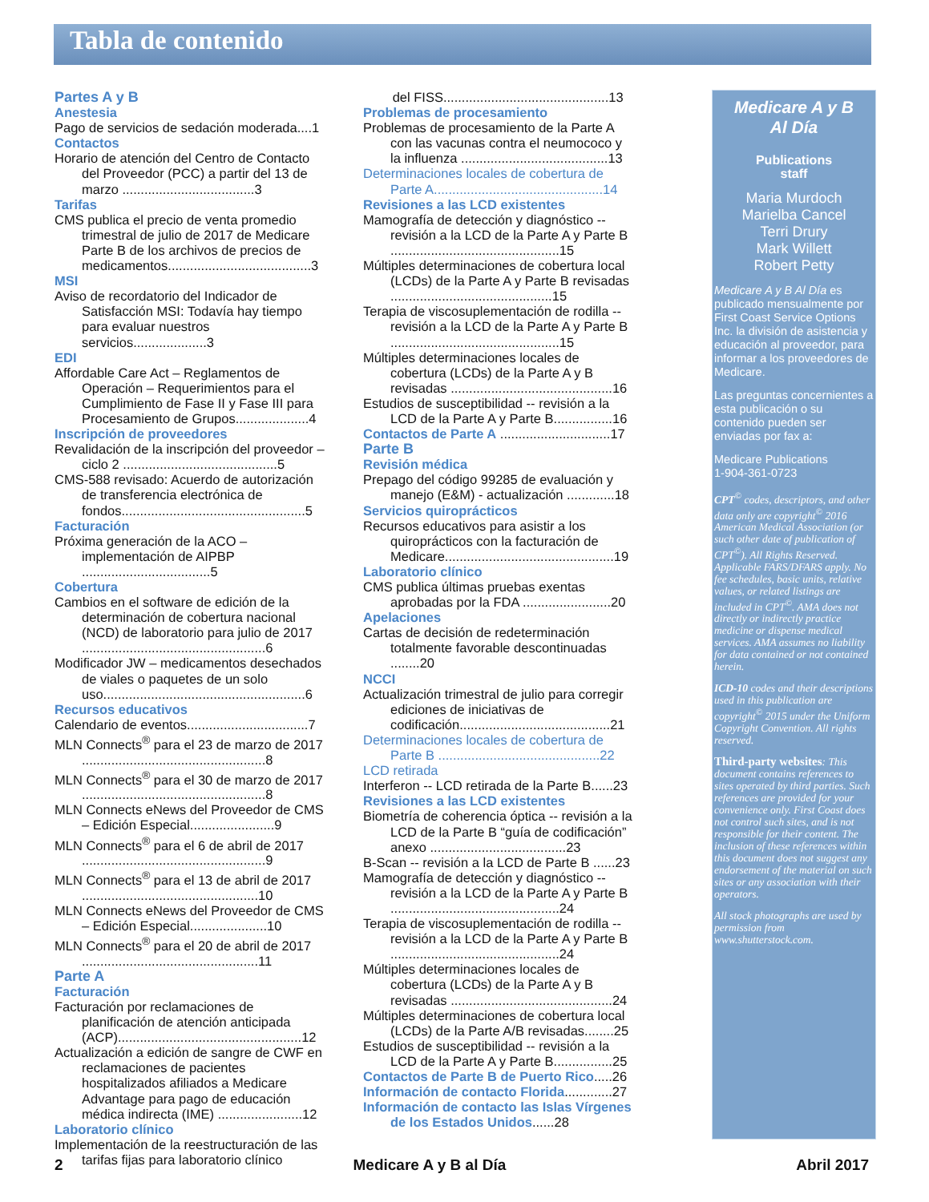Tabla de contenido
Partes A y B
Anestesia
Pago de servicios de sedación moderada....1
Contactos
Horario de atención del Centro de Contacto del Proveedor (PCC) a partir del 13 de marzo ....................................3
Tarifas
CMS publica el precio de venta promedio trimestral de julio de 2017 de Medicare Parte B de los archivos de precios de medicamentos.......................................3
MSI
Aviso de recordatorio del Indicador de Satisfacción MSI: Todavía hay tiempo para evaluar nuestros servicios....................3
EDI
Affordable Care Act – Reglamentos de Operación – Requerimientos para el Cumplimiento de Fase II y Fase III para Procesamiento de Grupos....................4
Inscripción de proveedores
Revalidación de la inscripción del proveedor – ciclo 2 ..........................................5
CMS-588 revisado: Acuerdo de autorización de transferencia electrónica de fondos..................................................5
Facturación
Próxima generación de la ACO – implementación de AIPBP ...................................5
Cobertura
Cambios en el software de edición de la determinación de cobertura nacional (NCD) de laboratorio para julio de 2017 ..................................................6
Modificador JW – medicamentos desechados de viales o paquetes de un solo uso.......................................................6
Recursos educativos
Calendario de eventos.................................7
MLN Connects<sup>®</sup> para el 23 de marzo de 2017 ..................................................8
MLN Connects<sup>®</sup> para el 30 de marzo de 2017 ..................................................8
MLN Connects eNews del Proveedor de CMS – Edición Especial.......................9
MLN Connects<sup>®</sup> para el 6 de abril de 2017 ..................................................9
MLN Connects<sup>®</sup> para el 13 de abril de 2017 ................................................10
MLN Connects eNews del Proveedor de CMS – Edición Especial.....................10
MLN Connects<sup>®</sup> para el 20 de abril de 2017 ................................................11
Parte A
Facturación
Facturación por reclamaciones de planificación de atención anticipada (ACP)..................................................12
Actualización a edición de sangre de CWF en reclamaciones de pacientes hospitalizados afiliados a Medicare Advantage para pago de educación médica indirecta (IME) .......................12
Laboratorio clínico
Implementación de la reestructuración de las tarifas fijas para laboratorio clínico
del FISS.............................................13
Problemas de procesamiento
Problemas de procesamiento de la Parte A con las vacunas contra el neumococo y la influenza ........................................13
Determinaciones locales de cobertura de Parte A..............................................14
Revisiones a las LCD existentes
Mamografía de detección y diagnóstico -- revisión a la LCD de la Parte A y Parte B ..............................................15
Múltiples determinaciones de cobertura local (LCDs) de la Parte A y Parte B revisadas ............................................15
Terapia de viscosuplementación de rodilla -- revisión a la LCD de la Parte A y Parte B ..............................................15
Múltiples determinaciones locales de cobertura (LCDs) de la Parte A y B revisadas ............................................16
Estudios de susceptibilidad -- revisión a la LCD de la Parte A y Parte B................16
Contactos de Parte A ..............................17
Parte B
Revisión médica
Prepago del código 99285 de evaluación y manejo (E&M) - actualización .............18
Servicios quiroprácticos
Recursos educativos para asistir a los quiroprácticos con la facturación de Medicare..............................................19
Laboratorio clínico
CMS publica últimas pruebas exentas aprobadas por la FDA ........................20
Apelaciones
Cartas de decisión de redeterminación totalmente favorable descontinuadas ........20
NCCI
Actualización trimestral de julio para corregir ediciones de iniciativas de codificación.........................................21
Determinaciones locales de cobertura de Parte B ............................................22
LCD retirada
Interferon -- LCD retirada de la Parte B......23
Revisiones a las LCD existentes
Biometría de coherencia óptica -- revisión a la LCD de la Parte B “guía de codificación” anexo .....................................23
B-Scan -- revisión a la LCD de Parte B ......23
Mamografía de detección y diagnóstico -- revisión a la LCD de la Parte A y Parte B ..............................................24
Terapia de viscosuplementación de rodilla -- revisión a la LCD de la Parte A y Parte B ..............................................24
Múltiples determinaciones locales de cobertura (LCDs) de la Parte A y B revisadas ............................................24
Múltiples determinaciones de cobertura local (LCDs) de la Parte A/B revisadas........25
Estudios de susceptibilidad -- revisión a la LCD de la Parte A y Parte B................25
Contactos de Parte B de Puerto Rico.....26
Información de contacto Florida.............27
Información de contacto las Islas Vírgenes de los Estados Unidos......28
Medicare A y B
Al Día
Publications
staff
Maria Murdoch
Marielba Cancel
Terri Drury
Mark Willett
Robert Petty
Medicare A y B Al Día es publicado mensualmente por First Coast Service Options Inc. la división de asistencia y educación al proveedor, para informar a los proveedores de Medicare.
Las preguntas concernientes a esta publicación o su contenido pueden ser enviadas por fax a:
Medicare Publications
1-904-361-0723
CPT<sup>©</sup> codes, descriptors, and other data only are copyright<sup>©</sup> 2016 American Medical Association (or such other date of publication of CPT<sup>©</sup>). All Rights Reserved. Applicable FARS/DFARS apply. No fee schedules, basic units, relative values, or related listings are included in CPT<sup>©</sup>. AMA does not directly or indirectly practice medicine or dispense medical services. AMA assumes no liability for data contained or not contained herein.
ICD-10 codes and their descriptions used in this publication are copyright<sup>©</sup> 2015 under the Uniform Copyright Convention. All rights reserved.
Third-party websites: This document contains references to sites operated by third parties. Such references are provided for your convenience only. First Coast does not control such sites, and is not responsible for their content. The inclusion of these references within this document does not suggest any endorsement of the material on such sites or any association with their operators.
All stock photographs are used by permission from www.shutterstock.com.
2 Medicare A y B al Día Abril 2017